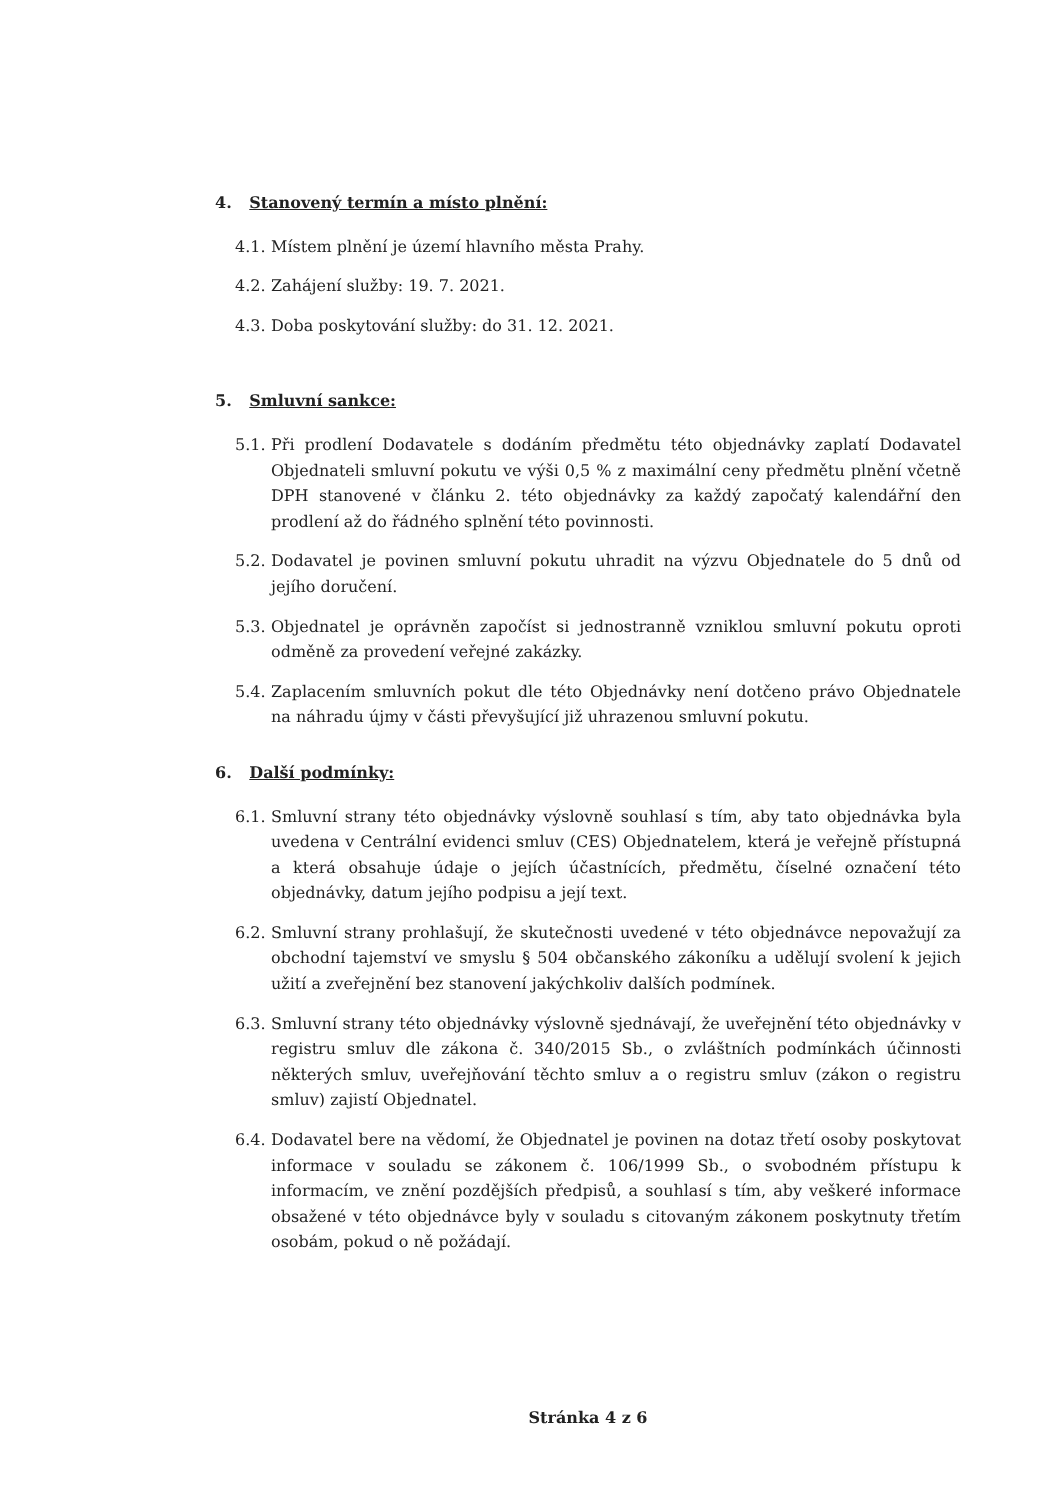4. Stanovený termín a místo plnění:
4.1. Místem plnění je území hlavního města Prahy.
4.2. Zahájení služby: 19. 7. 2021.
4.3. Doba poskytování služby: do 31. 12. 2021.
5. Smluvní sankce:
5.1. Při prodlení Dodavatele s dodáním předmětu této objednávky zaplatí Dodavatel Objednateli smluvní pokutu ve výši 0,5 % z maximální ceny předmětu plnění včetně DPH stanovené v článku 2. této objednávky za každý započatý kalendářní den prodlení až do řádného splnění této povinnosti.
5.2. Dodavatel je povinen smluvní pokutu uhradit na výzvu Objednatele do 5 dnů od jejího doručení.
5.3. Objednatel je oprávněn započíst si jednostranně vzniklou smluvní pokutu oproti odměně za provedení veřejné zakázky.
5.4. Zaplacením smluvních pokut dle této Objednávky není dotčeno právo Objednatele na náhradu újmy v části převyšující již uhrazenou smluvní pokutu.
6. Další podmínky:
6.1. Smluvní strany této objednávky výslovně souhlasí s tím, aby tato objednávka byla uvedena v Centrální evidenci smluv (CES) Objednatelem, která je veřejně přístupná a která obsahuje údaje o jejích účastnících, předmětu, číselné označení této objednávky, datum jejího podpisu a její text.
6.2. Smluvní strany prohlašují, že skutečnosti uvedené v této objednávce nepovažují za obchodní tajemství ve smyslu § 504 občanského zákoníku a udělují svolení k jejich užití a zveřejnění bez stanovení jakýchkoliv dalších podmínek.
6.3. Smluvní strany této objednávky výslovně sjednávají, že uveřejnění této objednávky v registru smluv dle zákona č. 340/2015 Sb., o zvláštních podmínkách účinnosti některých smluv, uveřejňování těchto smluv a o registru smluv (zákon o registru smluv) zajistí Objednatel.
6.4. Dodavatel bere na vědomí, že Objednatel je povinen na dotaz třetí osoby poskytovat informace v souladu se zákonem č. 106/1999 Sb., o svobodném přístupu k informacím, ve znění pozdějších předpisů, a souhlasí s tím, aby veškeré informace obsažené v této objednávce byly v souladu s citovaným zákonem poskytnuty třetím osobám, pokud o ně požádají.
Stránka 4 z 6